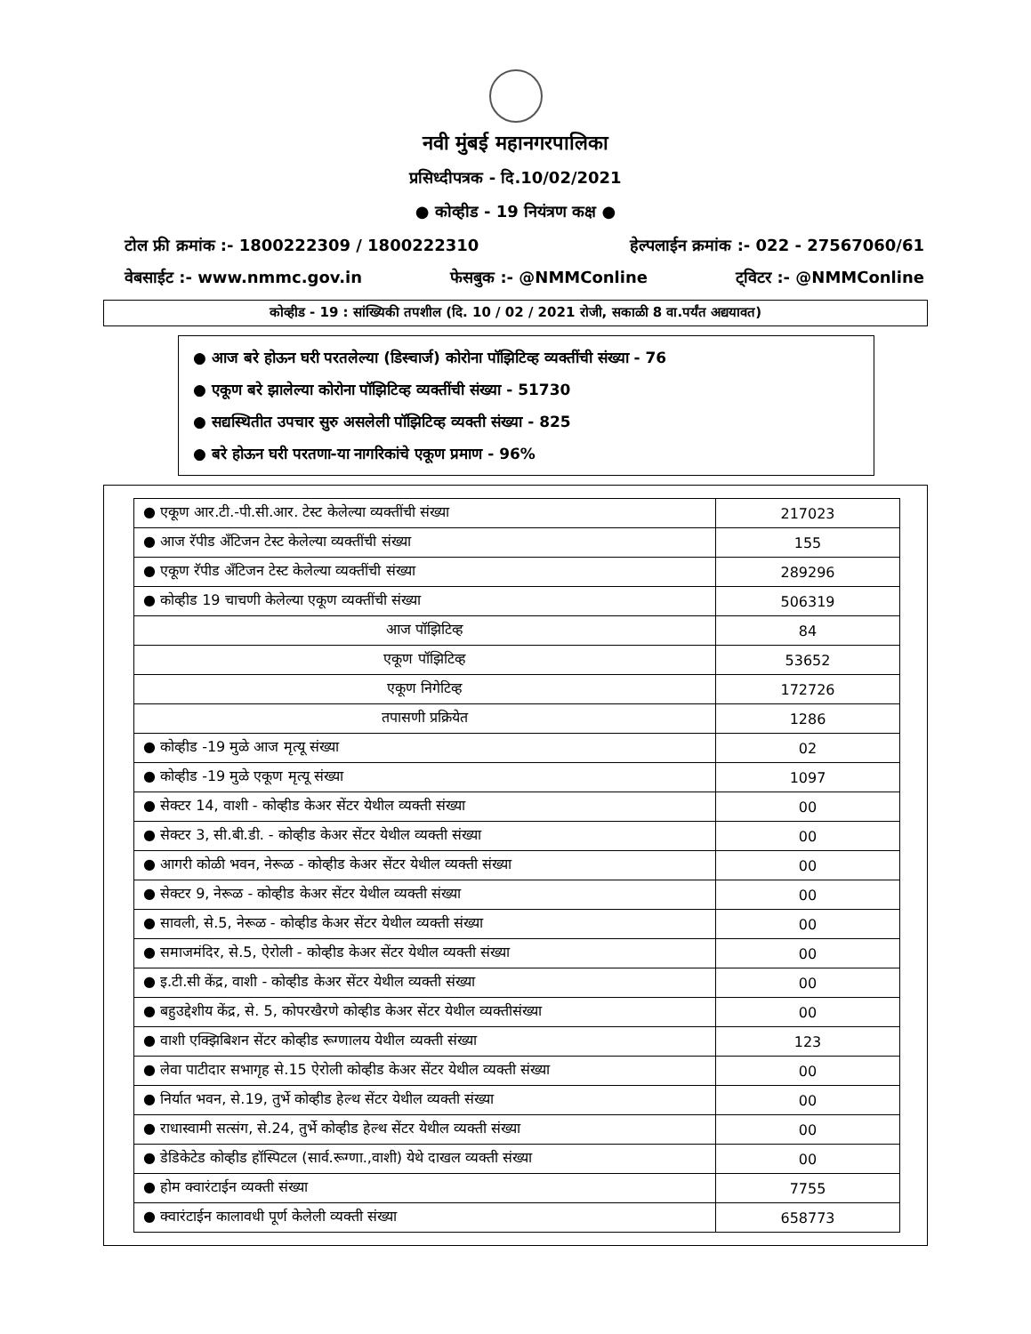नवी मुंबई महानगरपालिका
प्रसिध्दीपत्रक - दि.10/02/2021
● कोव्हीड - 19 नियंत्रण कक्ष ●
टोल फ्री क्रमांक :- 1800222309 / 1800222310 हेल्पलाईन क्रमांक :- 022 - 27567060/61
वेबसाईट :- www.nmmc.gov.in फेसबुक :- @NMMConline ट्विटर :- @NMMConline
कोव्हीड - 19 : सांख्यिकी तपशील (दि. 10 / 02 / 2021 रोजी, सकाळी 8 वा.पर्यंत अद्ययावत)
● आज बरे होऊन घरी परतलेल्या (डिस्चार्ज) कोरोना पॉझिटिव्ह व्यक्तींची संख्या - 76
● एकूण बरे झालेल्या कोरोना पॉझिटिव्ह व्यक्तींची संख्या - 51730
● सद्यस्थितीत उपचार सुरु असलेली पॉझिटिव्ह व्यक्ती संख्या - 825
● बरे होऊन घरी परतणा-या नागरिकांचे एकूण प्रमाण - 96%
| ● एकूण आर.टी.-पी.सी.आर. टेस्ट केलेल्या व्यक्तींची संख्या | 217023 |
| ● आज रॅपीड अँटिजन टेस्ट केलेल्या व्यक्तींची संख्या | 155 |
| ● एकूण रॅपीड अँटिजन टेस्ट केलेल्या व्यक्तींची संख्या | 289296 |
| ● कोव्हीड 19 चाचणी केलेल्या एकूण व्यक्तींची संख्या | 506319 |
| आज पॉझिटिव्ह | 84 |
| एकूण पॉझिटिव्ह | 53652 |
| एकूण निगेटिव्ह | 172726 |
| तपासणी प्रक्रियेत | 1286 |
| ● कोव्हीड -19 मुळे आज मृत्यू संख्या | 02 |
| ● कोव्हीड -19 मुळे एकूण मृत्यू संख्या | 1097 |
| ● सेक्टर 14, वाशी - कोव्हीड केअर सेंटर येथील व्यक्ती संख्या | 00 |
| ● सेक्टर 3, सी.बी.डी. - कोव्हीड केअर सेंटर येथील व्यक्ती संख्या | 00 |
| ● आगरी कोळी भवन, नेरूळ - कोव्हीड केअर सेंटर येथील व्यक्ती संख्या | 00 |
| ● सेक्टर 9, नेरूळ - कोव्हीड केअर सेंटर येथील व्यक्ती संख्या | 00 |
| ● सावली, से.5, नेरूळ - कोव्हीड केअर सेंटर येथील व्यक्ती संख्या | 00 |
| ● समाजमंदिर, से.5, ऐरोली - कोव्हीड केअर सेंटर येथील व्यक्ती संख्या | 00 |
| ● इ.टी.सी केंद्र, वाशी - कोव्हीड केअर सेंटर येथील व्यक्ती संख्या | 00 |
| ● बहुउद्देशीय केंद्र, से. 5, कोपरखैरणे कोव्हीड केअर सेंटर येथील व्यक्तीसंख्या | 00 |
| ● वाशी एक्झिबिशन सेंटर कोव्हीड रूग्णालय येथील व्यक्ती संख्या | 123 |
| ● लेवा पाटीदार सभागृह से.15 ऐरोली कोव्हीड केअर सेंटर येथील व्यक्ती संख्या | 00 |
| ● निर्यात भवन, से.19, तुर्भे कोव्हीड हेल्थ सेंटर येथील व्यक्ती संख्या | 00 |
| ● राधास्वामी सत्संग, से.24, तुर्भे कोव्हीड हेल्थ सेंटर येथील व्यक्ती संख्या | 00 |
| ● डेडिकेटेड कोव्हीड हॉस्पिटल (सार्व.रूग्णा.,वाशी) येथे दाखल व्यक्ती संख्या | 00 |
| ● होम क्वारंटाईन व्यक्ती संख्या | 7755 |
| ● क्वारंटाईन कालावधी पूर्ण केलेली व्यक्ती संख्या | 658773 |